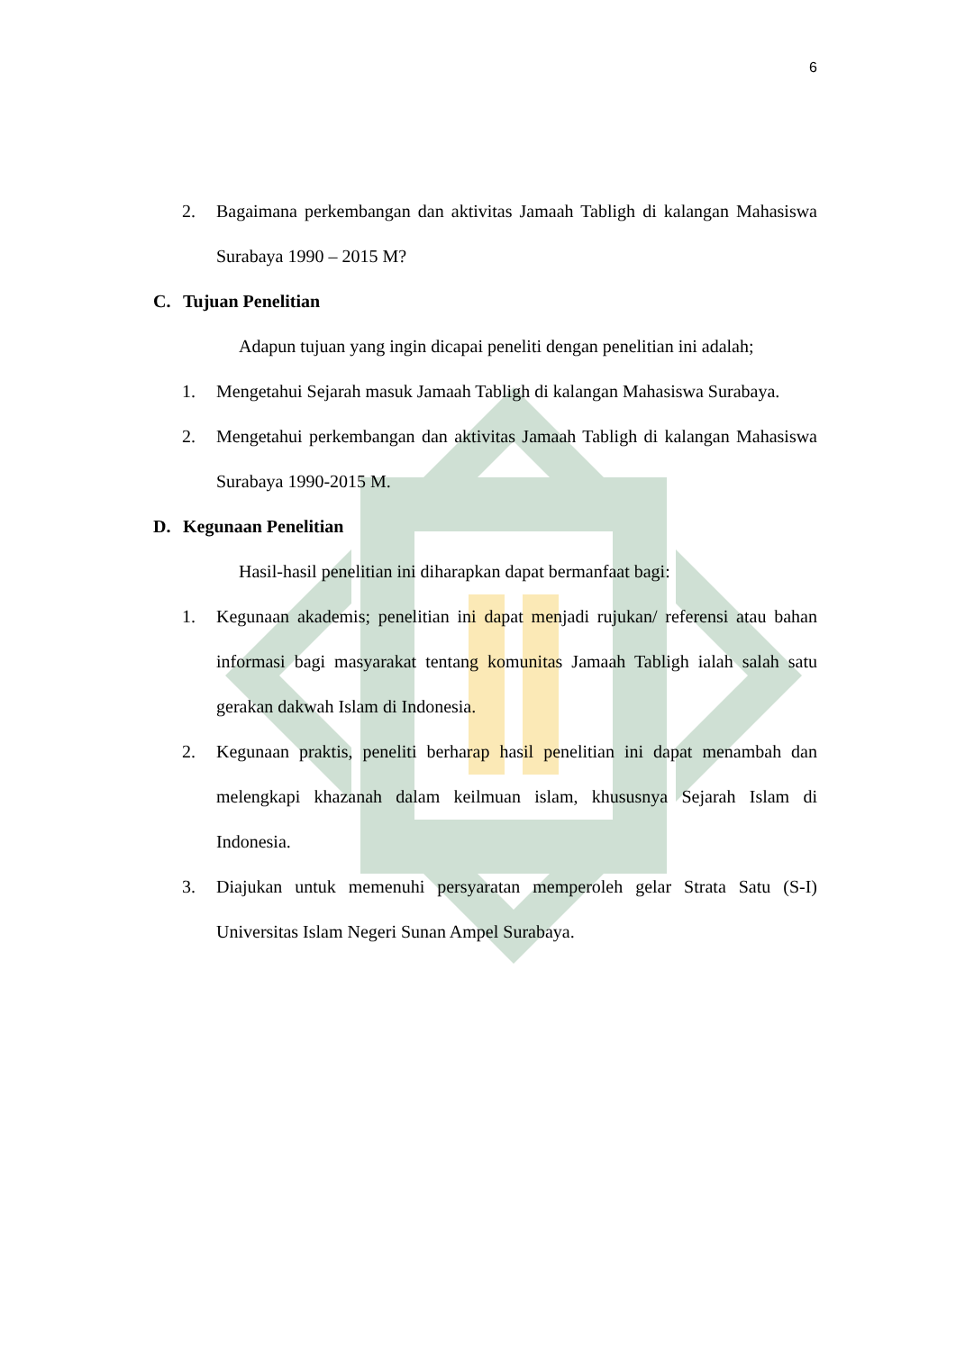6
2. Bagaimana perkembangan dan aktivitas Jamaah Tabligh di kalangan Mahasiswa Surabaya 1990 – 2015 M?
C. Tujuan Penelitian
Adapun tujuan yang ingin dicapai peneliti dengan penelitian ini adalah;
1. Mengetahui Sejarah masuk Jamaah Tabligh di kalangan Mahasiswa Surabaya.
2. Mengetahui perkembangan dan aktivitas Jamaah Tabligh di kalangan Mahasiswa Surabaya 1990-2015 M.
D. Kegunaan Penelitian
Hasil-hasil penelitian ini diharapkan dapat bermanfaat bagi:
1. Kegunaan akademis; penelitian ini dapat menjadi rujukan/ referensi atau bahan informasi bagi masyarakat tentang komunitas Jamaah Tabligh ialah salah satu gerakan dakwah Islam di Indonesia.
2. Kegunaan praktis, peneliti berharap hasil penelitian ini dapat menambah dan melengkapi khazanah dalam keilmuan islam, khususnya Sejarah Islam di Indonesia.
3. Diajukan untuk memenuhi persyaratan memperoleh gelar Strata Satu (S-I) Universitas Islam Negeri Sunan Ampel Surabaya.